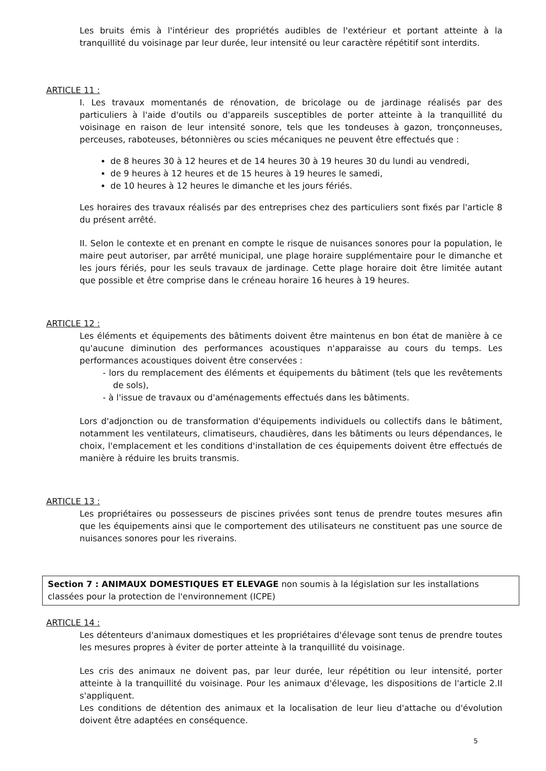Les bruits émis à l'intérieur des propriétés audibles de l'extérieur et portant atteinte à la tranquillité du voisinage par leur durée, leur intensité ou leur caractère répétitif sont interdits.
ARTICLE 11 :
I. Les travaux momentanés de rénovation, de bricolage ou de jardinage réalisés par des particuliers à l'aide d'outils ou d'appareils susceptibles de porter atteinte à la tranquillité du voisinage en raison de leur intensité sonore, tels que les tondeuses à gazon, tronçonneuses, perceuses, raboteuses, bétonnières ou scies mécaniques ne peuvent être effectués que :
de 8 heures 30 à 12 heures et de 14 heures 30 à 19 heures 30 du lundi au vendredi,
de 9 heures à 12 heures et de 15 heures à 19 heures le samedi,
de 10 heures à 12 heures le dimanche et les jours fériés.
Les horaires des travaux réalisés par des entreprises chez des particuliers sont fixés par l'article 8 du présent arrêté.
II. Selon le contexte et en prenant en compte le risque de nuisances sonores pour la population, le maire peut autoriser, par arrêté municipal, une plage horaire supplémentaire pour le dimanche et les jours fériés, pour les seuls travaux de jardinage. Cette plage horaire doit être limitée autant que possible et être comprise dans le créneau horaire 16 heures à 19 heures.
ARTICLE 12 :
Les éléments et équipements des bâtiments doivent être maintenus en bon état de manière à ce qu'aucune diminution des performances acoustiques n'apparaisse au cours du temps. Les performances acoustiques doivent être conservées :
- lors du remplacement des éléments et équipements du bâtiment (tels que les revêtements de sols),
- à l'issue de travaux ou d'aménagements effectués dans les bâtiments.
Lors d'adjonction ou de transformation d'équipements individuels ou collectifs dans le bâtiment, notamment les ventilateurs, climatiseurs, chaudières, dans les bâtiments ou leurs dépendances, le choix, l'emplacement et les conditions d'installation de ces équipements doivent être effectués de manière à réduire les bruits transmis.
ARTICLE 13 :
Les propriétaires ou possesseurs de piscines privées sont tenus de prendre toutes mesures afin que les équipements ainsi que le comportement des utilisateurs ne constituent pas une source de nuisances sonores pour les riverains.
Section 7 : ANIMAUX DOMESTIQUES ET ELEVAGE non soumis à la législation sur les installations classées pour la protection de l'environnement (ICPE)
ARTICLE 14 :
Les détenteurs d'animaux domestiques et les propriétaires d'élevage sont tenus de prendre toutes les mesures propres à éviter de porter atteinte à la tranquillité du voisinage.
Les cris des animaux ne doivent pas, par leur durée, leur répétition ou leur intensité, porter atteinte à la tranquillité du voisinage. Pour les animaux d'élevage, les dispositions de l'article 2.II s'appliquent.
Les conditions de détention des animaux et la localisation de leur lieu d'attache ou d'évolution doivent être adaptées en conséquence.
5